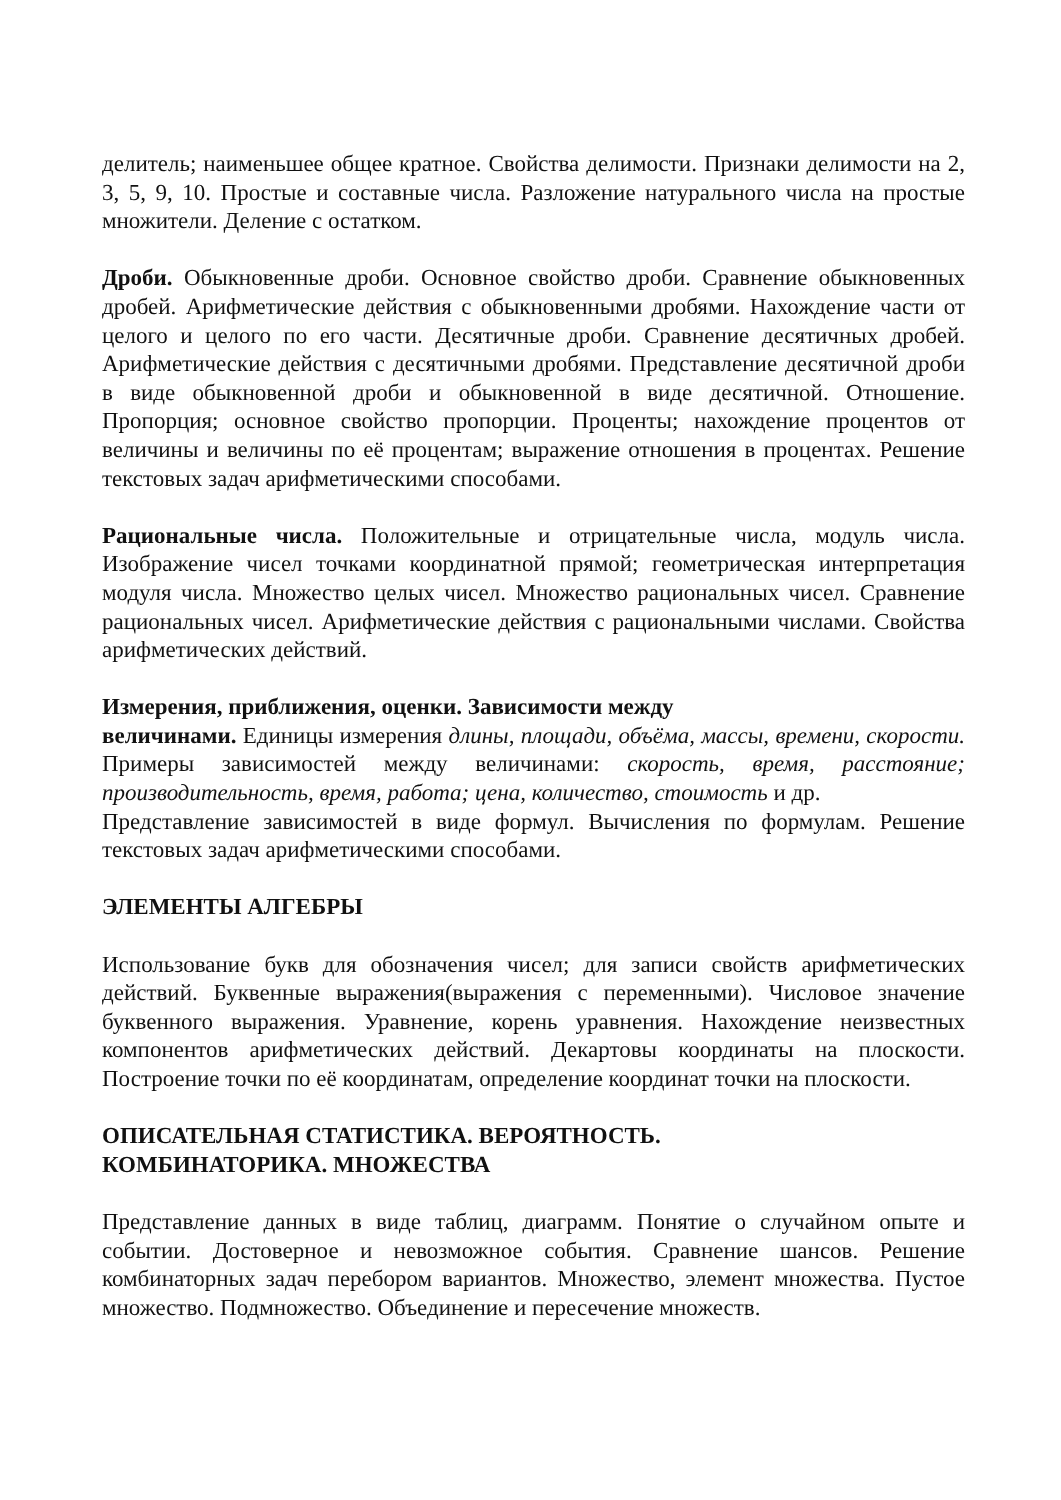делитель; наименьшее общее кратное. Свойства делимости. Признаки делимости на 2, 3, 5, 9, 10. Простые и составные числа. Разложение натурального числа на простые множители. Деление с остатком.
Дроби. Обыкновенные дроби. Основное свойство дроби. Сравнение обыкновенных дробей. Арифметические действия с обыкновенными дробями. Нахождение части от целого и целого по его части. Десятичные дроби. Сравнение десятичных дробей. Арифметические действия с десятичными дробями. Представление десятичной дроби в виде обыкновенной дроби и обыкновенной в виде десятичной. Отношение. Пропорция; основное свойство пропорции. Проценты; нахождение процентов от величины и величины по её процентам; выражение отношения в процентах. Решение текстовых задач арифметическими способами.
Рациональные числа. Положительные и отрицательные числа, модуль числа. Изображение чисел точками координатной прямой; геометрическая интерпретация модуля числа. Множество целых чисел. Множество рациональных чисел. Сравнение рациональных чисел. Арифметические действия с рациональными числами. Свойства арифметических действий.
Измерения, приближения, оценки. Зависимости между
величинами. Единицы измерения длины, площади, объёма, массы, времени, скорости. Примеры зависимостей между величинами: скорость, время, расстояние; производительность, время, работа; цена, количество, стоимость и др.
Представление зависимостей в виде формул. Вычисления по формулам. Решение текстовых задач арифметическими способами.
ЭЛЕМЕНТЫ АЛГЕБРЫ
Использование букв для обозначения чисел; для записи свойств арифметических действий. Буквенные выражения(выражения с переменными). Числовое значение буквенного выражения. Уравнение, корень уравнения. Нахождение неизвестных компонентов арифметических действий. Декартовы координаты на плоскости. Построение точки по её координатам, определение координат точки на плоскости.
ОПИСАТЕЛЬНАЯ СТАТИСТИКА. ВЕРОЯТНОСТЬ.
КОМБИНАТОРИКА. МНОЖЕСТВА
Представление данных в виде таблиц, диаграмм. Понятие о случайном опыте и событии. Достоверное и невозможное события. Сравнение шансов. Решение комбинаторных задач перебором вариантов. Множество, элемент множества. Пустое множество. Подмножество. Объединение и пересечение множеств.